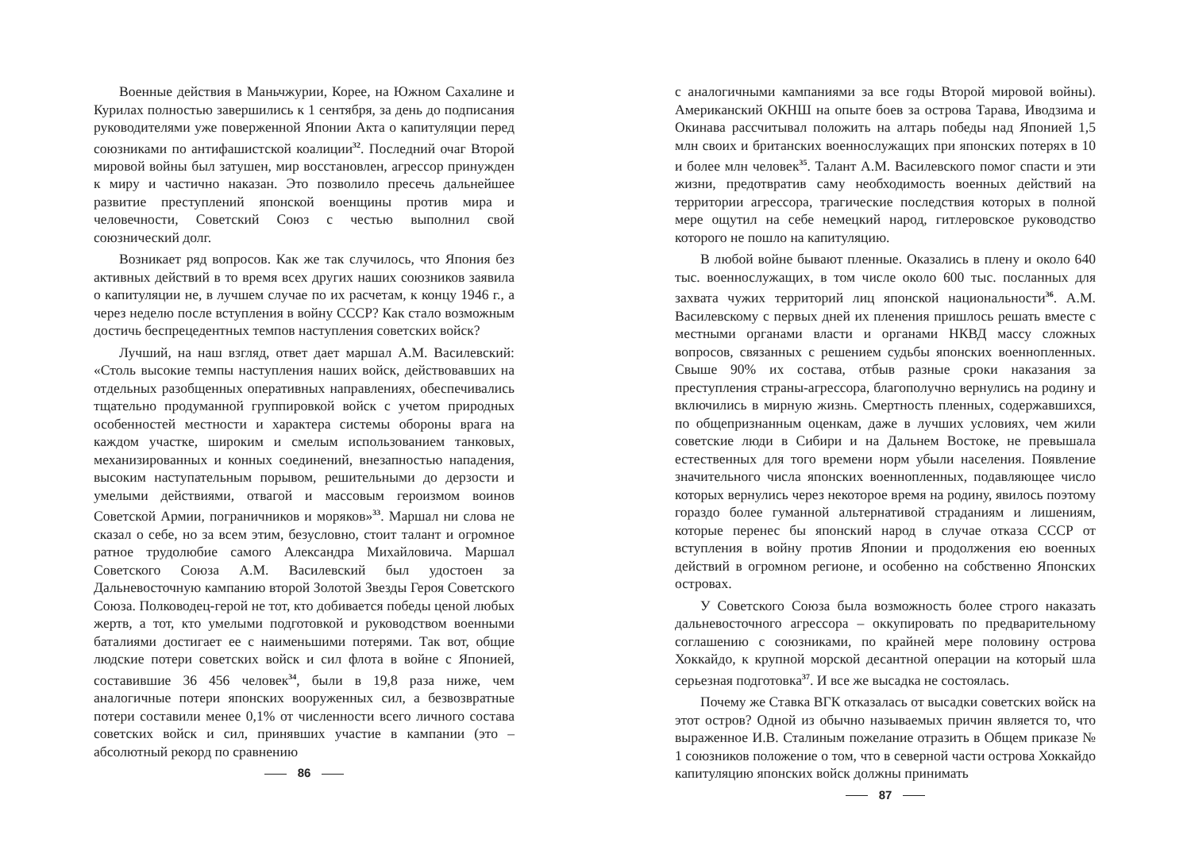Военные действия в Маньчжурии, Корее, на Южном Сахалине и Курилах полностью завершились к 1 сентября, за день до подписания руководителями уже поверженной Японии Акта о капитуляции перед союзниками по антифашистской коалиции<sup>32</sup>. Последний очаг Второй мировой войны был затушен, мир восстановлен, агрессор принужден к миру и частично наказан. Это позволило пресечь дальнейшее развитие преступлений японской военщины против мира и человечности, Советский Союз с честью выполнил свой союзнический долг.
Возникает ряд вопросов. Как же так случилось, что Япония без активных действий в то время всех других наших союзников заявила о капитуляции не, в лучшем случае по их расчетам, к концу 1946 г., а через неделю после вступления в войну СССР? Как стало возможным достичь беспрецедентных темпов наступления советских войск?
Лучший, на наш взгляд, ответ дает маршал А.М. Василевский: «Столь высокие темпы наступления наших войск, действовавших на отдельных разобщенных оперативных направлениях, обеспечивались тщательно продуманной группировкой войск с учетом природных особенностей местности и характера системы обороны врага на каждом участке, широким и смелым использованием танковых, механизированных и конных соединений, внезапностью нападения, высоким наступательным порывом, решительными до дерзости и умелыми действиями, отвагой и массовым героизмом воинов Советской Армии, пограничников и моряков»<sup>33</sup>. Маршал ни слова не сказал о себе, но за всем этим, безусловно, стоит талант и огромное ратное трудолюбие самого Александра Михайловича. Маршал Советского Союза А.М. Василевский был удостоен за Дальневосточную кампанию второй Золотой Звезды Героя Советского Союза. Полководец-герой не тот, кто добивается победы ценой любых жертв, а тот, кто умелыми подготовкой и руководством военными баталиями достигает ее с наименьшими потерями. Так вот, общие людские потери советских войск и сил флота в войне с Японией, составившие 36 456 человек<sup>34</sup>, были в 19,8 раза ниже, чем аналогичные потери японских вооруженных сил, а безвозвратные потери составили менее 0,1% от численности всего личного состава советских войск и сил, принявших участие в кампании (это – абсолютный рекорд по сравнению
86
с аналогичными кампаниями за все годы Второй мировой войны). Американский ОКНШ на опыте боев за острова Тарава, Иводзима и Окинава рассчитывал положить на алтарь победы над Японией 1,5 млн своих и британских военнослужащих при японских потерях в 10 и более млн человек<sup>35</sup>. Талант А.М. Василевского помог спасти и эти жизни, предотвратив саму необходимость военных действий на территории агрессора, трагические последствия которых в полной мере ощутил на себе немецкий народ, гитлеровское руководство которого не пошло на капитуляцию.
В любой войне бывают пленные. Оказались в плену и около 640 тыс. военнослужащих, в том числе около 600 тыс. посланных для захвата чужих территорий лиц японской национальности<sup>36</sup>. А.М. Василевскому с первых дней их пленения пришлось решать вместе с местными органами власти и органами НКВД массу сложных вопросов, связанных с решением судьбы японских военнопленных. Свыше 90% их состава, отбыв разные сроки наказания за преступления страны-агрессора, благополучно вернулись на родину и включились в мирную жизнь. Смертность пленных, содержавшихся, по общепризнанным оценкам, даже в лучших условиях, чем жили советские люди в Сибири и на Дальнем Востоке, не превышала естественных для того времени норм убыли населения. Появление значительного числа японских военнопленных, подавляющее число которых вернулись через некоторое время на родину, явилось поэтому гораздо более гуманной альтернативой страданиям и лишениям, которые перенес бы японский народ в случае отказа СССР от вступления в войну против Японии и продолжения ею военных действий в огромном регионе, и особенно на собственно Японских островах.
У Советского Союза была возможность более строго наказать дальневосточного агрессора – оккупировать по предварительному соглашению с союзниками, по крайней мере половину острова Хоккайдо, к крупной морской десантной операции на который шла серьезная подготовка<sup>37</sup>. И все же высадка не состоялась.
Почему же Ставка ВГК отказалась от высадки советских войск на этот остров? Одной из обычно называемых причин является то, что выраженное И.В. Сталиным пожелание отразить в Общем приказе № 1 союзников положение о том, что в северной части острова Хоккайдо капитуляцию японских войск должны принимать
87